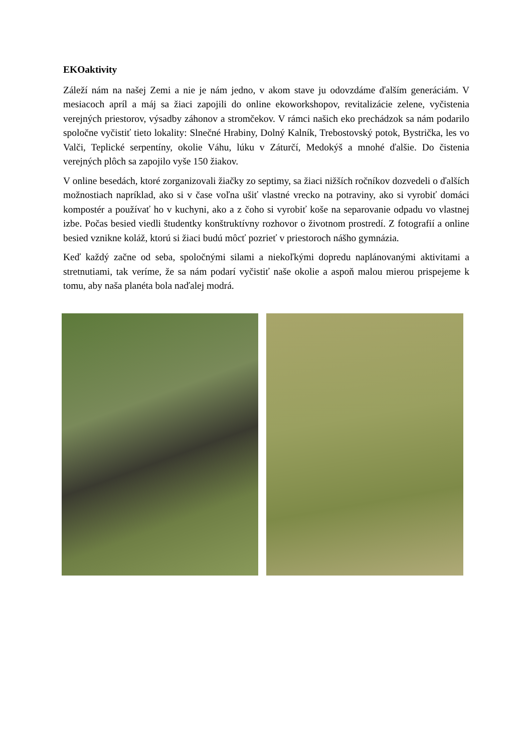EKOaktivity
Záleží nám na našej Zemi a nie je nám jedno, v akom stave ju odovzdáme ďalším generáciám. V mesiacoch apríl a máj sa žiaci zapojili do online ekoworkshopov, revitalizácie zelene, vyčistenia verejných priestorov, výsadby záhonov a stromčekov. V rámci našich eko prechádzok sa nám podarilo spoločne vyčistiť tieto lokality: Slnečné Hrabiny, Dolný Kalník, Trebostovský potok, Bystrička, les vo Valči, Teplické serpentíny, okolie Váhu, lúku v Záturčí, Medokýš a mnohé ďalšie. Do čistenia verejných plôch sa zapojilo vyše 150 žiakov.
V online besedách, ktoré zorganizovali žiačky zo septimy, sa žiaci nižších ročníkov dozvedeli o ďalších možnostiach napríklad, ako si v čase voľna ušiť vlastné vrecko na potraviny, ako si vyrobiť domáci kompostér a používať ho v kuchyni, ako a z čoho si vyrobiť koše na separovanie odpadu vo vlastnej izbe. Počas besied viedli študentky konštruktívny rozhovor o životnom prostredí. Z fotografií a online besied vznikne koláž, ktorú si žiaci budú môcť pozrieť v priestoroch nášho gymnázia.
Keď každý začne od seba, spoločnými silami a niekoľkými dopredu naplánovanými aktivitami a stretnutiami, tak veríme, že sa nám podarí vyčistiť naše okolie a aspoň malou mierou prispejeme k tomu, aby naša planéta bola naďalej modrá.